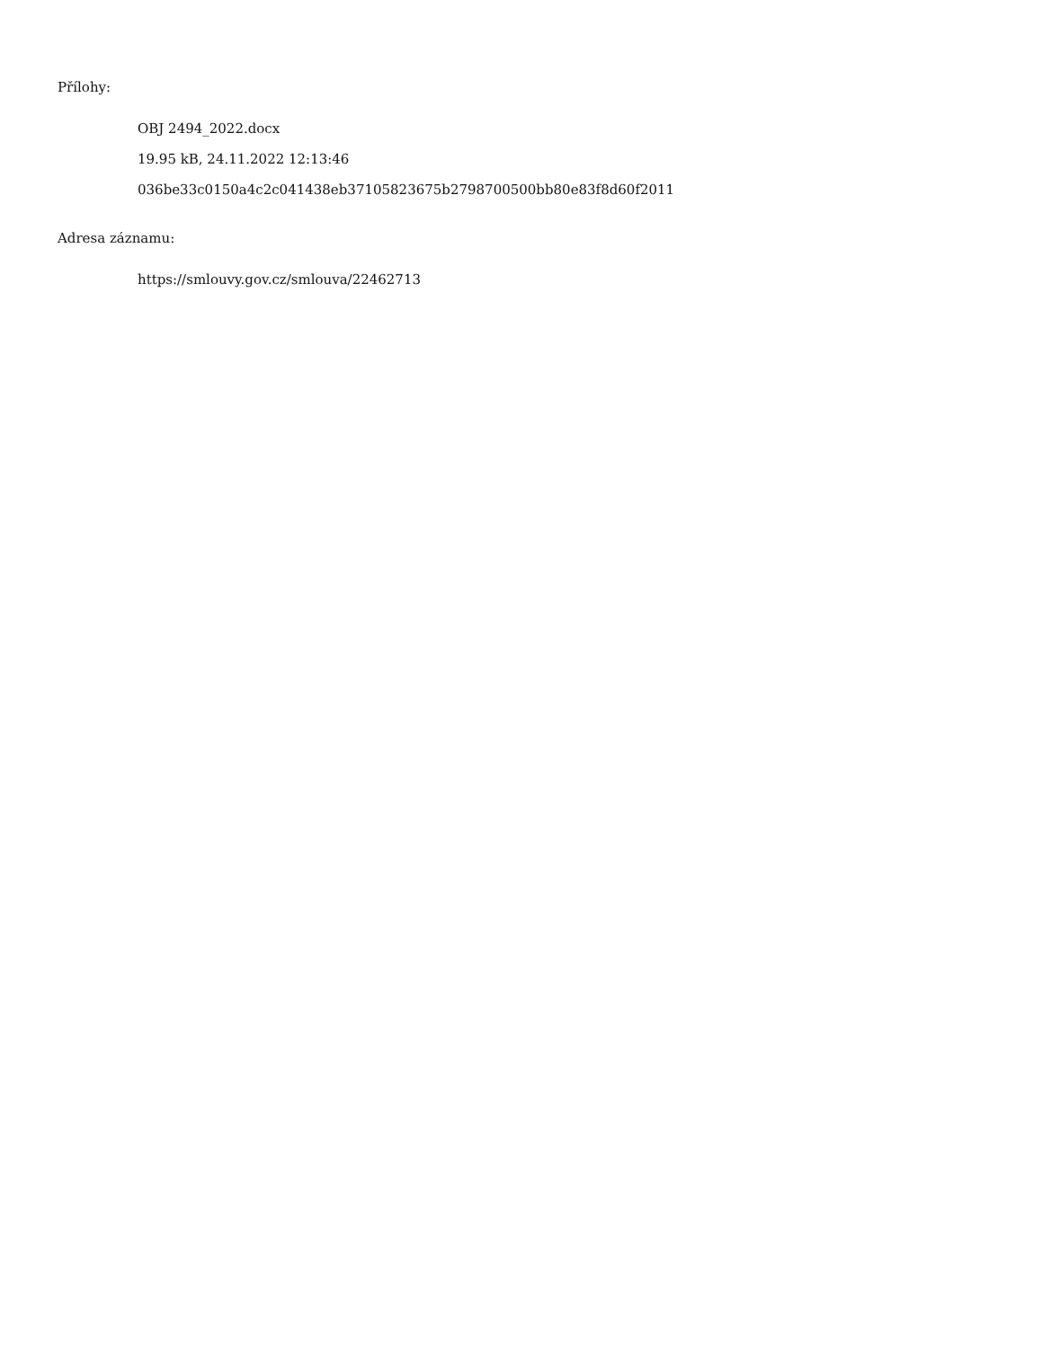Přílohy:
OBJ 2494_2022.docx
19.95 kB, 24.11.2022 12:13:46
036be33c0150a4c2c041438eb37105823675b2798700500bb80e83f8d60f2011
Adresa záznamu:
https://smlouvy.gov.cz/smlouva/22462713